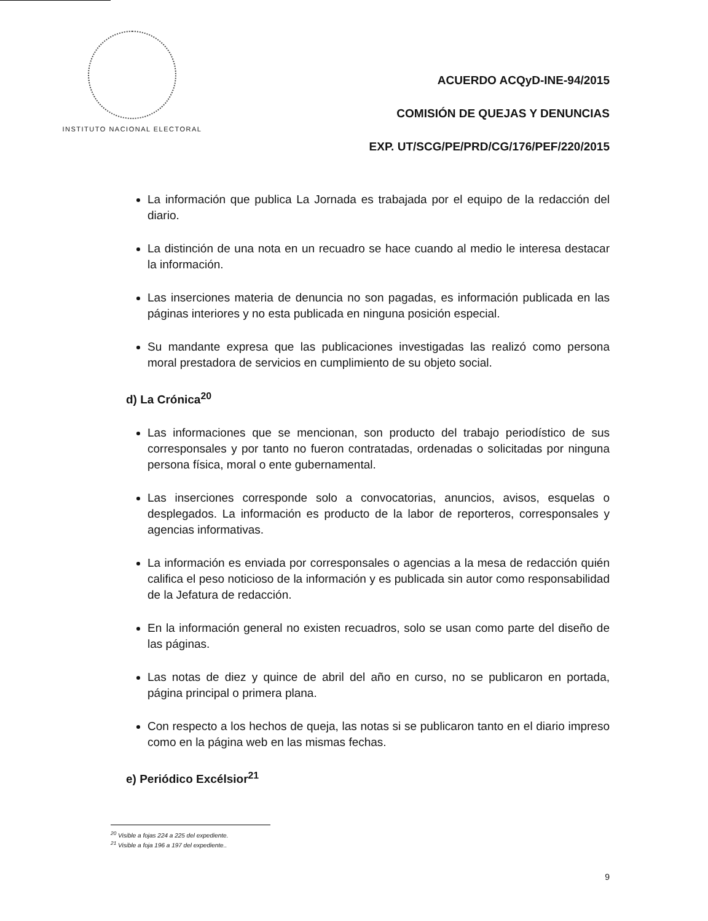INSTITUTO NACIONAL ELECTORAL
ACUERDO ACQyD-INE-94/2015
COMISIÓN DE QUEJAS Y DENUNCIAS
EXP. UT/SCG/PE/PRD/CG/176/PEF/220/2015
La información que publica La Jornada es trabajada por el equipo de la redacción del diario.
La distinción de una nota en un recuadro se hace cuando al medio le interesa destacar la información.
Las inserciones materia de denuncia no son pagadas, es información publicada en las páginas interiores y no esta publicada en ninguna posición especial.
Su mandante expresa que las publicaciones investigadas las realizó como persona moral prestadora de servicios en cumplimiento de su objeto social.
d) La Crónica<sup>20</sup>
Las informaciones que se mencionan, son producto del trabajo periodístico de sus corresponsales y por tanto no fueron contratadas, ordenadas o solicitadas por ninguna persona física, moral o ente gubernamental.
Las inserciones corresponde solo a convocatorias, anuncios, avisos, esquelas o desplegados. La información es producto de la labor de reporteros, corresponsales y agencias informativas.
La información es enviada por corresponsales o agencias a la mesa de redacción quién califica el peso noticioso de la información y es publicada sin autor como responsabilidad de la Jefatura de redacción.
En la información general no existen recuadros, solo se usan como parte del diseño de las páginas.
Las notas de diez y quince de abril del año en curso, no se publicaron en portada, página principal o primera plana.
Con respecto a los hechos de queja, las notas si se publicaron tanto en el diario impreso como en la página web en las mismas fechas.
e) Periódico Excélsior<sup>21</sup>
<sup>20</sup> Visible a fojas 224 a 225 del expediente.
<sup>21</sup> Visible a foja 196 a 197 del expediente..
9